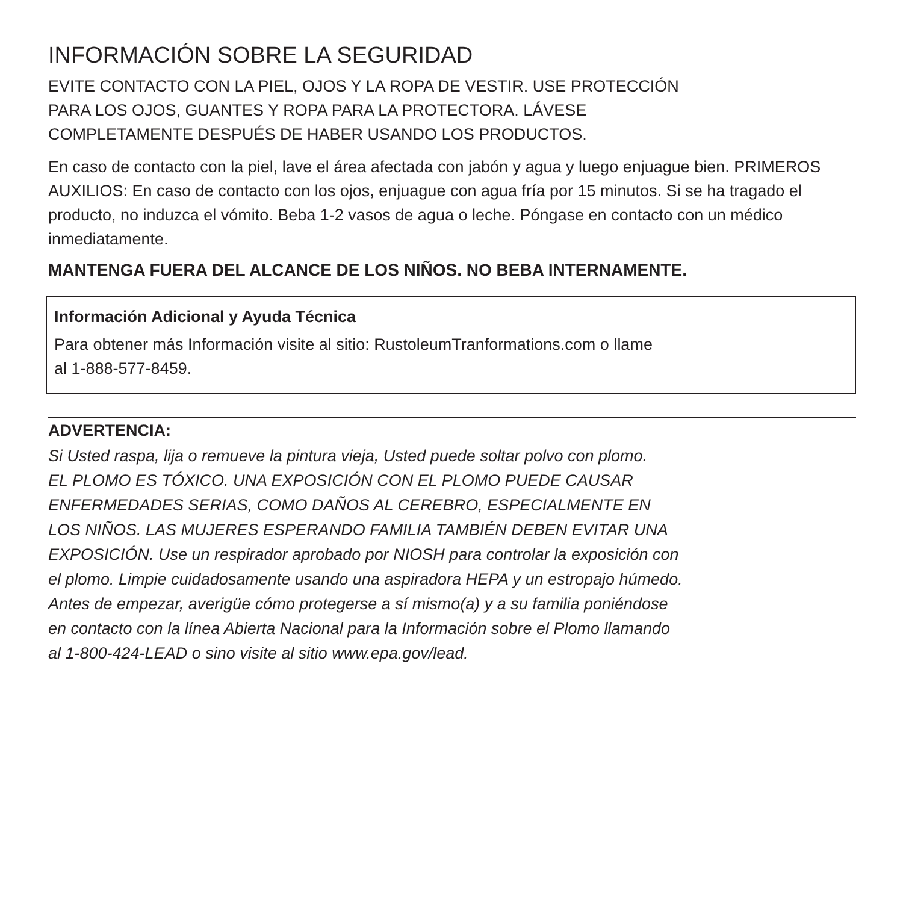INFORMACIÓN SOBRE LA SEGURIDAD
EVITE CONTACTO CON LA PIEL, OJOS Y LA ROPA DE VESTIR. USE PROTECCIÓN
PARA LOS OJOS, GUANTES Y ROPA PARA LA PROTECTORA. LÁVESE
COMPLETAMENTE DESPUÉS DE HABER USANDO LOS PRODUCTOS.
En caso de contacto con la piel, lave el área afectada con jabón y agua y luego enjuague bien. PRIMEROS AUXILIOS: En caso de contacto con los ojos, enjuague con agua fría por 15 minutos. Si se ha tragado el producto, no induzca el vómito. Beba 1-2 vasos de agua o leche. Póngase en contacto con un médico inmediatamente.
MANTENGA FUERA DEL ALCANCE DE LOS NIÑOS. NO BEBA INTERNAMENTE.
Información Adicional y Ayuda Técnica
Para obtener más Información visite al sitio: RustoleumTranformations.com o llame
al 1-888-577-8459.
ADVERTENCIA:
Si Usted raspa, lija o remueve la pintura vieja, Usted puede soltar polvo con plomo.
EL PLOMO ES TÓXICO. UNA EXPOSICIÓN CON EL PLOMO PUEDE CAUSAR
ENFERMEDADES SERIAS, COMO DAÑOS AL CEREBRO, ESPECIALMENTE EN
LOS NIÑOS. LAS MUJERES ESPERANDO FAMILIA TAMBIÉN DEBEN EVITAR UNA
EXPOSICIÓN. Use un respirador aprobado por NIOSH para controlar la exposición con
el plomo. Limpie cuidadosamente usando una aspiradora HEPA y un estropajo húmedo.
Antes de empezar, averigüe cómo protegerse a sí mismo(a) y a su familia poniéndose
en contacto con la línea Abierta Nacional para la Información sobre el Plomo llamando
al 1-800-424-LEAD o sino visite al sitio www.epa.gov/lead.